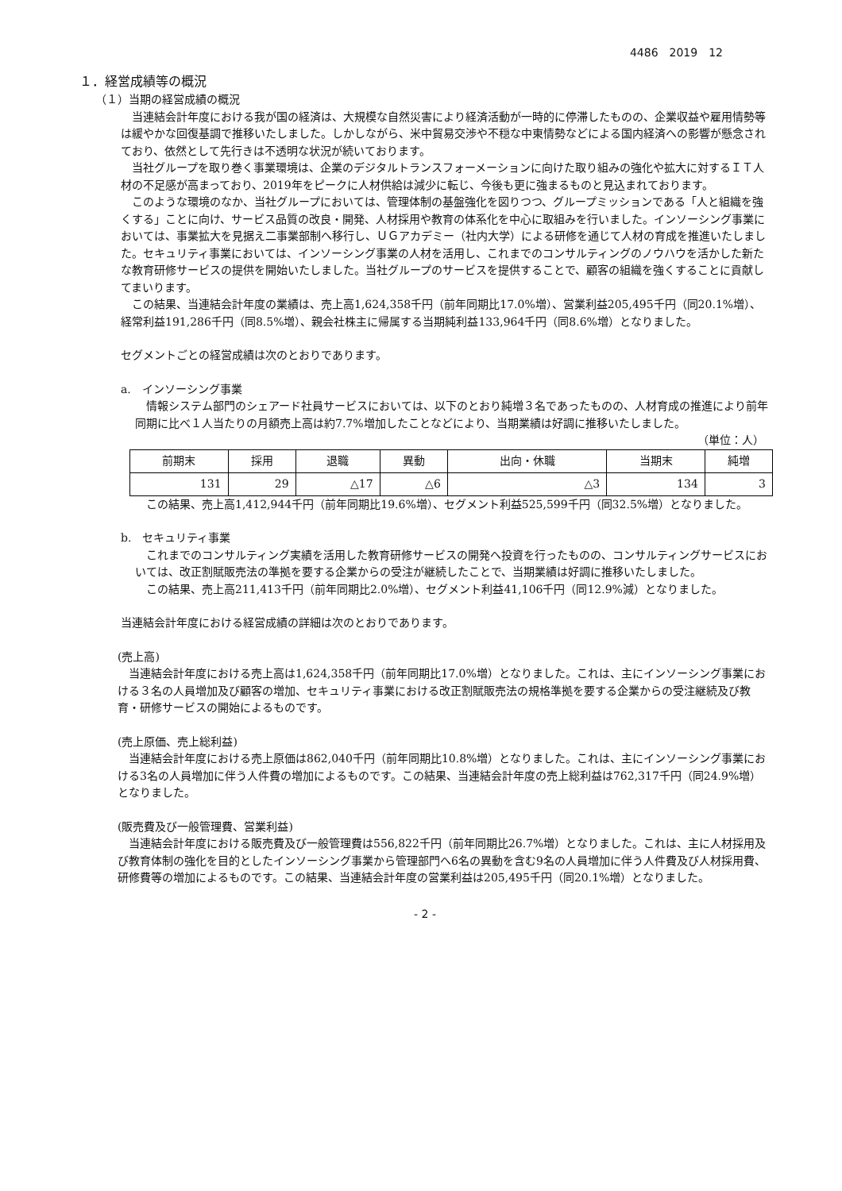4486　2019　12
１．経営成績等の概況
（１）当期の経営成績の概況
当連結会計年度における我が国の経済は、大規模な自然災害により経済活動が一時的に停滞したものの、企業収益や雇用情勢等は緩やかな回復基調で推移いたしました。しかしながら、米中貿易交渉や不穏な中東情勢などによる国内経済への影響が懸念されており、依然として先行きは不透明な状況が続いております。
当社グループを取り巻く事業環境は、企業のデジタルトランスフォーメーションに向けた取り組みの強化や拡大に対するＩＴ人材の不足感が高まっており、2019年をピークに人材供給は減少に転じ、今後も更に強まるものと見込まれております。
このような環境のなか、当社グループにおいては、管理体制の基盤強化を図りつつ、グループミッションである「人と組織を強くする」ことに向け、サービス品質の改良・開発、人材採用や教育の体系化を中心に取組みを行いました。インソーシング事業においては、事業拡大を見据え二事業部制へ移行し、ＵＧアカデミー（社内大学）による研修を通じて人材の育成を推進いたしました。セキュリティ事業においては、インソーシング事業の人材を活用し、これまでのコンサルティングのノウハウを活かした新たな教育研修サービスの提供を開始いたしました。当社グループのサービスを提供することで、顧客の組織を強くすることに貢献してまいります。
この結果、当連結会計年度の業績は、売上高1,624,358千円（前年同期比17.0%増）、営業利益205,495千円（同20.1%増）、経常利益191,286千円（同8.5%増）、親会社株主に帰属する当期純利益133,964千円（同8.6%増）となりました。
セグメントごとの経営成績は次のとおりであります。
a.　インソーシング事業
情報システム部門のシェアード社員サービスにおいては、以下のとおり純増３名であったものの、人材育成の推進により前年同期に比べ１人当たりの月額売上高は約7.7%増加したことなどにより、当期業績は好調に推移いたしました。
（単位：人）
| 前期末 | 採用 | 退職 | 異動 | 出向・休職 | 当期末 | 純増 |
| --- | --- | --- | --- | --- | --- | --- |
| 131 | 29 | △17 | △6 | △3 | 134 | 3 |
この結果、売上高1,412,944千円（前年同期比19.6%増）、セグメント利益525,599千円（同32.5%増）となりました。
b.　セキュリティ事業
これまでのコンサルティング実績を活用した教育研修サービスの開発へ投資を行ったものの、コンサルティングサービスにおいては、改正割賦販売法の準拠を要する企業からの受注が継続したことで、当期業績は好調に推移いたしました。
この結果、売上高211,413千円（前年同期比2.0%増）、セグメント利益41,106千円（同12.9%減）となりました。
当連結会計年度における経営成績の詳細は次のとおりであります。
(売上高)
当連結会計年度における売上高は1,624,358千円（前年同期比17.0%増）となりました。これは、主にインソーシング事業における３名の人員増加及び顧客の増加、セキュリティ事業における改正割賦販売法の規格準拠を要する企業からの受注継続及び教育・研修サービスの開始によるものです。
(売上原価、売上総利益)
当連結会計年度における売上原価は862,040千円（前年同期比10.8%増）となりました。これは、主にインソーシング事業における3名の人員増加に伴う人件費の増加によるものです。この結果、当連結会計年度の売上総利益は762,317千円（同24.9%増）となりました。
(販売費及び一般管理費、営業利益)
当連結会計年度における販売費及び一般管理費は556,822千円（前年同期比26.7%増）となりました。これは、主に人材採用及び教育体制の強化を目的としたインソーシング事業から管理部門へ6名の異動を含む9名の人員増加に伴う人件費及び人材採用費、研修費等の増加によるものです。この結果、当連結会計年度の営業利益は205,495千円（同20.1%増）となりました。
- 2 -